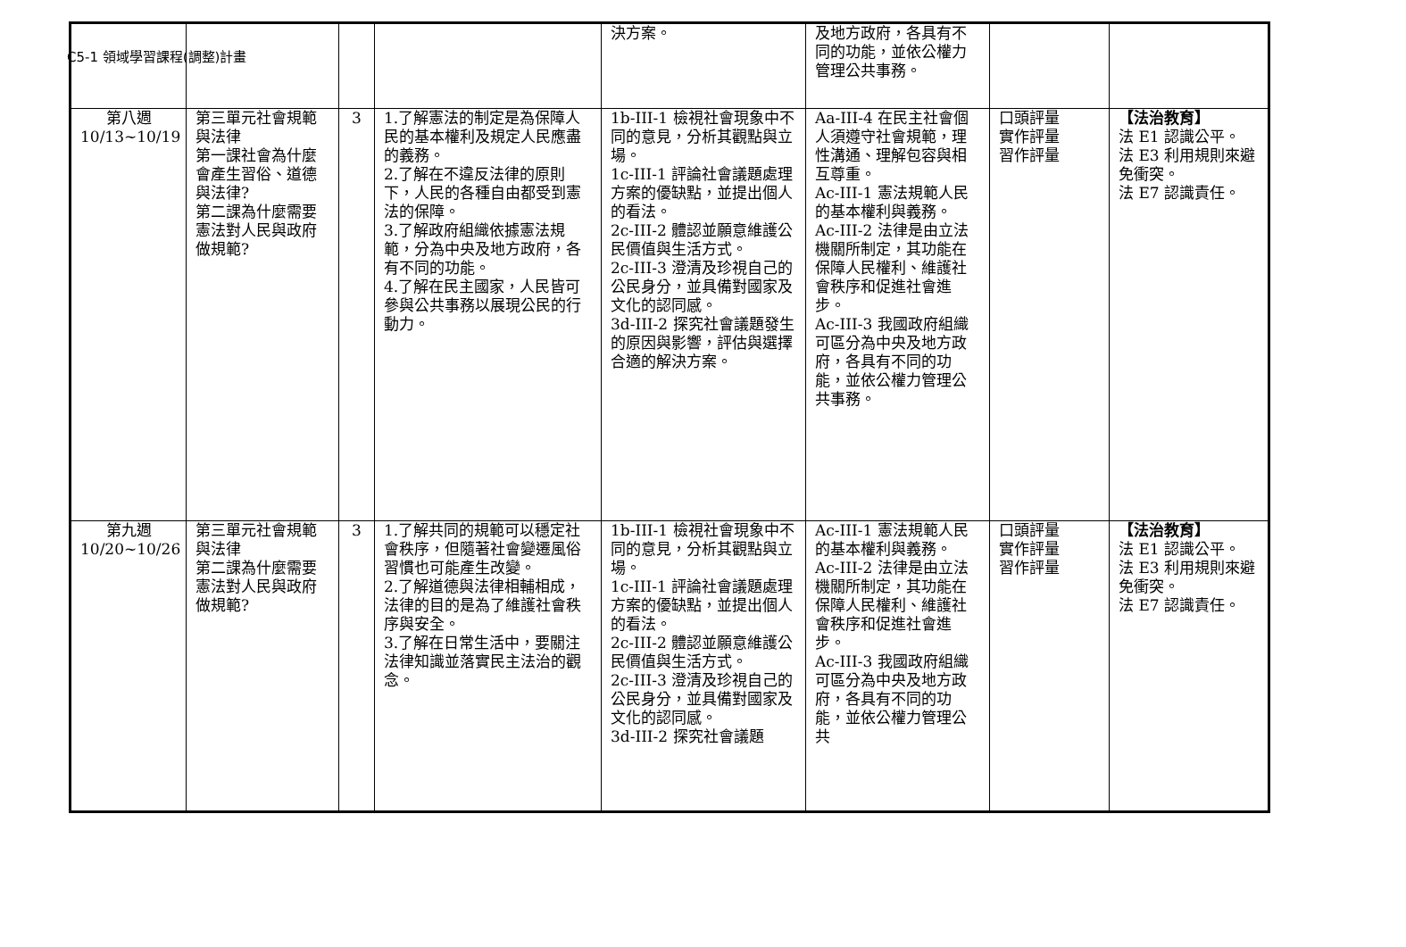C5-1 領域學習課程(調整)計畫
| | | | | 決方案。 | 及地方政府，各具有不同的功能，並依公權力管理公共事務。 | | |
| 第八週 10/13~10/19 | 第三單元社會規範與法律 第一課社會為什麼會產生習俗、道德與法律? 第二課為什麼需要憲法對人民與政府做規範? | 3 | 1.了解憲法的制定是為保障人民的基本權利及規定人民應盡的義務。 2.了解在不違反法律的原則下，人民的各種自由都受到憲法的保障。 3.了解政府組織依據憲法規範，分為中央及地方政府，各有不同的功能。 4.了解在民主國家，人民皆可參與公共事務以展現公民的行動力。 | 1b-III-1 檢視社會現象中不同的意見，分析其觀點與立場。 1c-III-1 評論社會議題處理方案的優缺點，並提出個人的看法。 2c-III-2 體認並願意維護公民價值與生活方式。 2c-III-3 澄清及珍視自己的公民身分，並具備對國家及文化的認同感。 3d-III-2 探究社會議題發生的原因與影響，評估與選擇合適的解決方案。 | Aa-III-4 在民主社會個人須遵守社會規範，理性溝通、理解包容與相互尊重。 Ac-III-1 憲法規範人民的基本權利與義務。 Ac-III-2 法律是由立法機關所制定，其功能在保障人民權利、維護社會秩序和促進社會進步。 Ac-III-3 我國政府組織可區分為中央及地方政府，各具有不同的功能，並依公權力管理公共事務。 | 口頭評量 實作評量 習作評量 | 【法治教育】 法 E1 認識公平。 法 E3 利用規則來避免衝突。 法 E7 認識責任。 |
| 第九週 10/20~10/26 | 第三單元社會規範與法律 第二課為什麼需要憲法對人民與政府做規範? | 3 | 1.了解共同的規範可以穩定社會秩序，但隨著社會變遷風俗習慣也可能產生改變。 2.了解道德與法律相輔相成，法律的目的是為了維護社會秩序與安全。 3.了解在日常生活中，要關注法律知識並落實民主法治的觀念。 | 1b-III-1 檢視社會現象中不同的意見，分析其觀點與立場。 1c-III-1 評論社會議題處理方案的優缺點，並提出個人的看法。 2c-III-2 體認並願意維護公民價值與生活方式。 2c-III-3 澄清及珍視自己的公民身分，並具備對國家及文化的認同感。 3d-III-2 探究社會議題 | Ac-III-1 憲法規範人民的基本權利與義務。 Ac-III-2 法律是由立法機關所制定，其功能在保障人民權利、維護社會秩序和促進社會進步。 Ac-III-3 我國政府組織可區分為中央及地方政府，各具有不同的功能，並依公權力管理公共 | 口頭評量 實作評量 習作評量 | 【法治教育】 法 E1 認識公平。 法 E3 利用規則來避免衝突。 法 E7 認識責任。 |